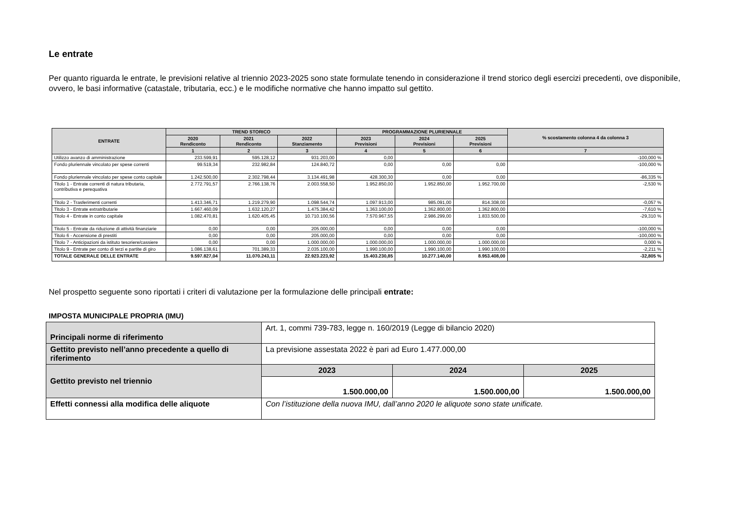Le entrate
Per quanto riguarda le entrate, le previsioni relative al triennio 2023-2025 sono state formulate tenendo in considerazione il trend storico degli esercizi precedenti, ove disponibile, ovvero, le basi informative (catastale, tributaria, ecc.) e le modifiche normative che hanno impatto sul gettito.
| ENTRATE | TREND STORICO | | | PROGRAMMAZIONE PLURIENNALE | | | % scostamento colonna 4 da colonna 3 |
| --- | --- | --- | --- | --- | --- | --- | --- |
| | 2020 Rendiconto | 2021 Rendiconto | 2022 Stanziamento | 2023 Previsioni | 2024 Previsioni | 2025 Previsioni | |
| | 1 | 2 | 3 | 4 | 5 | 6 | 7 |
| Utilizzo avanzo di amministrazione | 233.599,91 | 595.128,12 | 931.203,00 | 0,00 | | | -100,000 % |
| Fondo pluriennale vincolato per spese correnti | 99.519,34 | 232.982,84 | 124.840,72 | 0,00 | 0,00 | 0,00 | -100,000 % |
| Fondo pluriennale vincolato per spese conto capitale | 1.242.500,00 | 2.302.798,44 | 3.134.491,98 | 428.300,30 | 0,00 | 0,00 | -86,335 % |
| Titolo 1 - Entrate correnti di natura tributaria, contributiva e perequativa | 2.772.791,57 | 2.766.138,76 | 2.003.558,50 | 1.952.850,00 | 1.952.850,00 | 1.952.700,00 | -2,530 % |
| Titolo 2 - Trasferimenti correnti | 1.413.346,71 | 1.219.279,90 | 1.098.544,74 | 1.097.913,00 | 985.091,00 | 814.308,00 | -0,057 % |
| Titolo 3 - Entrate extratributarie | 1.667.460,09 | 1.632.120,27 | 1.475.384,42 | 1.363.100,00 | 1.362.800,00 | 1.362.800,00 | -7,610 % |
| Titolo 4 - Entrate in conto capitale | 1.082.470,81 | 1.620.405,45 | 10.710.100,56 | 7.570.967,55 | 2.986.299,00 | 1.833.500,00 | -29,310 % |
| Titolo 5 - Entrate da riduzione di attività finanziarie | 0,00 | 0,00 | 205.000,00 | 0,00 | 0,00 | 0,00 | -100,000 % |
| Titolo 6 - Accensione di prestiti | 0,00 | 0,00 | 205.000,00 | 0,00 | 0,00 | 0,00 | -100,000 % |
| Titolo 7 - Anticipazioni da istituto tesoriere/cassiere | 0,00 | 0,00 | 1.000.000,00 | 1.000.000,00 | 1.000.000,00 | 1.000.000,00 | 0,000 % |
| Titolo 9 - Entrate per conto di terzi e partite di giro | 1.086.138,61 | 701.389,33 | 2.035.100,00 | 1.990.100,00 | 1.990.100,00 | 1.990.100,00 | -2,211 % |
| TOTALE GENERALE DELLE ENTRATE | 9.597.827,04 | 11.070.243,11 | 22.923.223,92 | 15.403.230,85 | 10.277.140,00 | 8.953.408,00 | -32,805 % |
Nel prospetto seguente sono riportati i criteri di valutazione per la formulazione delle principali entrate:
IMPOSTA MUNICIPALE PROPRIA (IMU)
| Principali norme di riferimento | Art. 1, commi 739-783, legge n. 160/2019 (Legge di bilancio 2020) | | |
| Gettito previsto nell’anno precedente a quello di riferimento | La previsione assestata 2022 è pari ad Euro 1.477.000,00 | | |
| Gettito previsto nel triennio | 2023 | 2024 | 2025 |
| | 1.500.000,00 | 1.500.000,00 | 1.500.000,00 |
| Effetti connessi alla modifica delle aliquote | Con l’istituzione della nuova IMU, dall’anno 2020 le aliquote sono state unificate. | | |